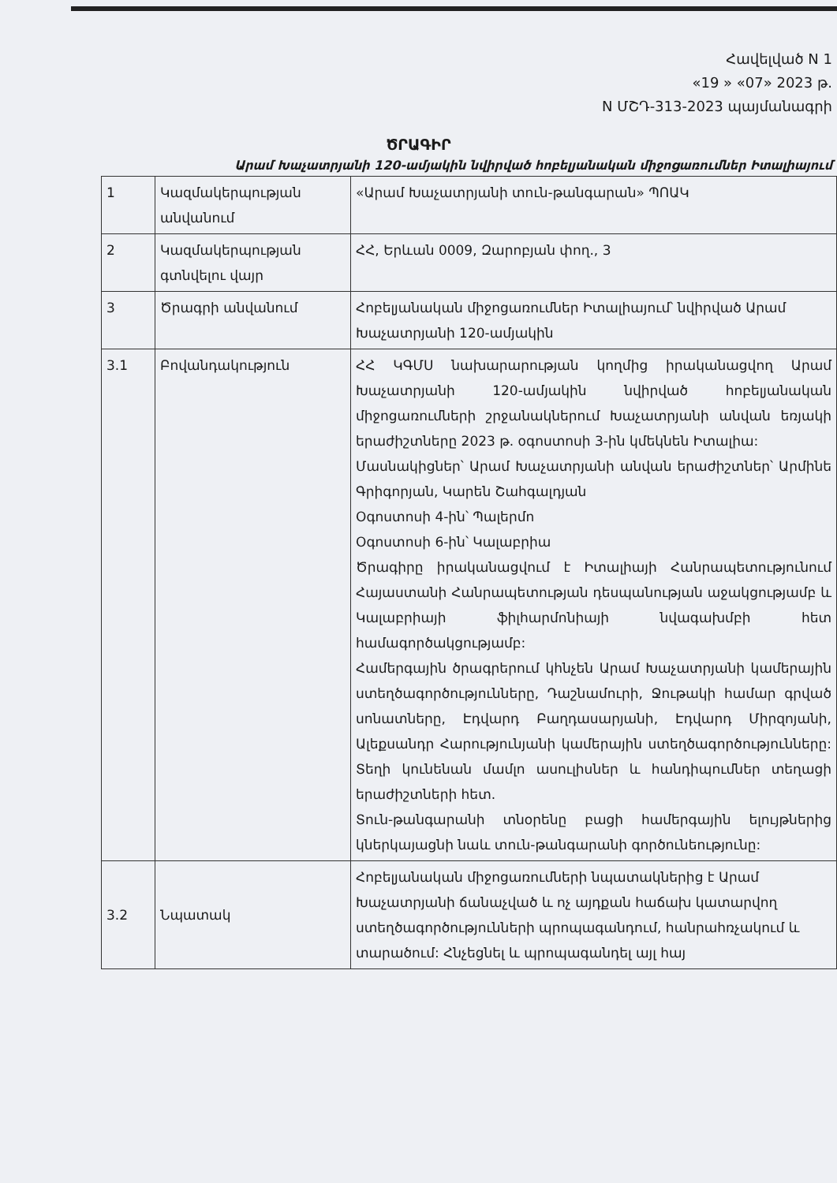Հավելված N 1
«19 » «07» 2023 թ.
N ՄՇԴ-313-2023 պայմանագրի
ԾՐԱԳԻՐ
Արամ Խաչատրյանի 120-ամյակին նվիրված հոբելյանական միջոցառումներ Իտալիայում
| 1 | Կազմակերպության անվանում | «Արամ Խաչատրյանի տուն-թանգարան» ՊՈԱԿ |
| 2 | Կազմակերպության գտնվելու վայր | ՀՀ, Երևան 0009, Զարոբյան փող., 3 |
| 3 | Ծրագրի անվանում | Հոբելյանական միջոցառումներ Իտալիայում՝ նվիրված Արամ Խաչատրյանի 120-ամյակին |
| 3.1 | Բովանդակություն | ՀՀ ԿԳՄՍ նախարարության կողմից իրականացվող Արամ Խաչատրյանի 120-ամյակին նվիրված հոբելյանական միջոցառումների շրջանակներում Խաչատրյանի անվան եռյակի երաժիշտները 2023 թ. օգոստոսի 3-ին կմեկնեն Իտալիա: Մասնակիցներ՝ Արամ Խաչատրյանի անվան երաժիշտներ՝ Արմինե Գրիգորյան, Կարեն Շահգալդյան Օգոստոսի 4-ին՝ Պալերմո Օգոստոսի 6-ին՝ Կալաբրիա Ծրագիրը իրականացվում է Իտալիայի Հանրապետությունում Հայաստանի Հանրապետության դեսպանության աջակցությամբ և Կալաբրիայի ֆիլհարմոնիայի նվագախմբի հետ համագործակցությամբ: Համերգային ծրագրերում կհնչեն Արամ Խաչատրյանի կամերային ստեղծագործությունները, Դաշնամուրի, Ջութակի համար գրված սոնատները, Էդվարդ Բաղդասարյանի, Էդվարդ Միրզոյանի, Ալեքսանդր Հարությունյանի կամերային ստեղծագործությունները: Տեղի կունենան մամլո ասուլիսներ և հանդիպումներ տեղացի երաժիշտների հետ. Տուն-թանգարանի տնօրենը բացի համերգային ելույթներից կներկայացնի նաև տուն-թանգարանի գործունեությունը: |
| 3.2 | Նպատակ | Հոբելյանական միջոցառումների նպատակներից է Արամ Խաչատրյանի ճանաչված և ոչ այդքան հաճախ կատարվող ստեղծագործությունների պրոպագանդում, հանրահռչակում և տարածում: Հնչեցնել և պրոպագանդել այլ հայ |